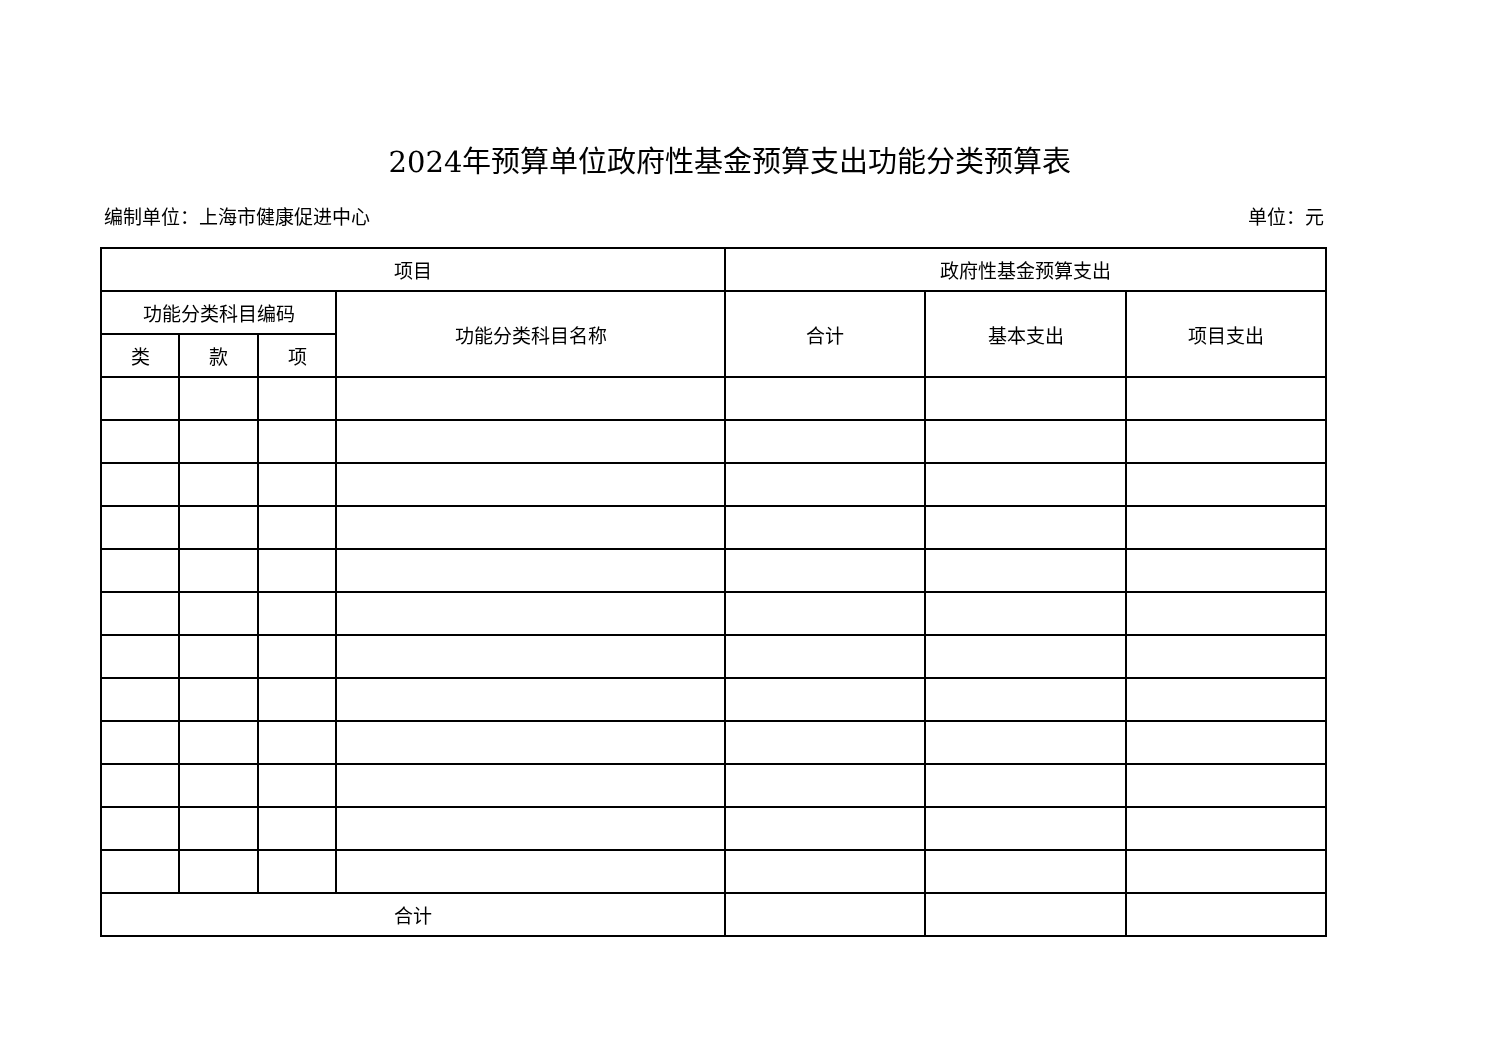2024年预算单位政府性基金预算支出功能分类预算表
编制单位：上海市健康促进中心 单位：元
| 项目 | | | | 政府性基金预算支出 | | |
| --- | --- | --- | --- | --- | --- | --- |
| 功能分类科目编码 | | | 功能分类科目名称 | 合计 | 基本支出 | 项目支出 |
| 类 | 款 | 项 | | | | |
| 合计 | | | | | | |